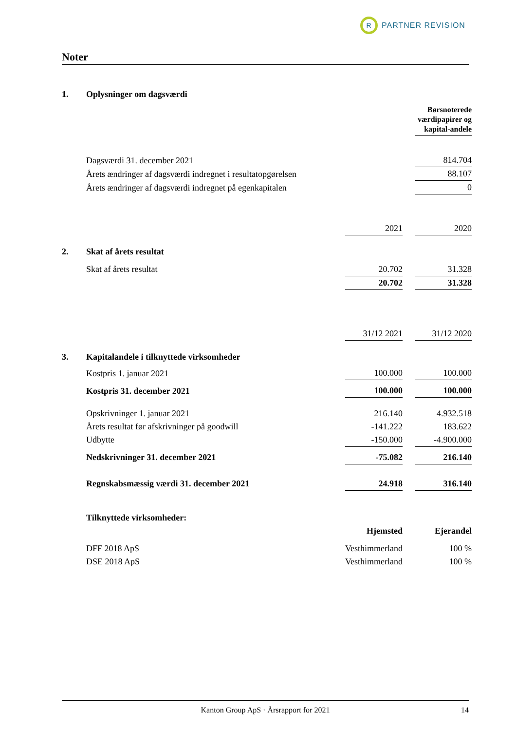R
PARTNER REVISION
Noter
| 1. | Oplysninger om dagsværdi | | | |
| | | | | Børsnoterede værdipapirer og kapital-andele |
| | Dagsværdi 31. december 2021 | | | 814.704 |
| | Årets ændringer af dagsværdi indregnet i resultatopgørelsen | | | 88.107 |
| | Årets ændringer af dagsværdi indregnet på egenkapitalen | | | 0 |
| | | 2021 | | 2020 |
| 2. | Skat af årets resultat | | | |
| | Skat af årets resultat | 20.702 | | 31.328 |
| | | 20.702 | | 31.328 |
| | | 31/12 2021 | | 31/12 2020 |
| 3. | Kapitalandele i tilknyttede virksomheder | | | |
| | Kostpris 1. januar 2021 | 100.000 | | 100.000 |
| | Kostpris 31. december 2021 | 100.000 | | 100.000 |
| | Opskrivninger 1. januar 2021 | 216.140 | | 4.932.518 |
| | Årets resultat før afskrivninger på goodwill | -141.222 | | 183.622 |
| | Udbytte | -150.000 | | -4.900.000 |
| | Nedskrivninger 31. december 2021 | -75.082 | | 216.140 |
| | Regnskabsmæssig værdi 31. december 2021 | 24.918 | | 316.140 |
| | Tilknyttede virksomheder: | | | |
| | | Hjemsted | | Ejerandel |
| | DFF 2018 ApS | Vesthimmerland | | 100 % |
| | DSE 2018 ApS | Vesthimmerland | | 100 % |
Kanton Group ApS · Årsrapport for 2021 14